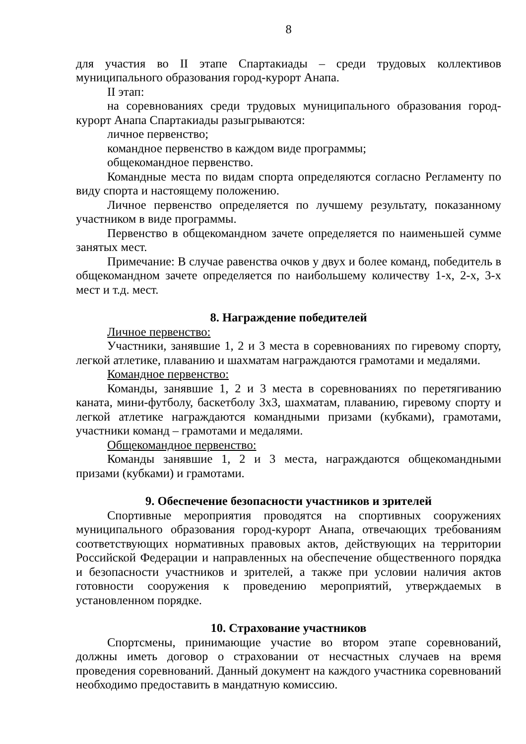8
для участия во II этапе Спартакиады – среди трудовых коллективов муниципального образования город-курорт Анапа.
II этап:
на соревнованиях среди трудовых муниципального образования город-курорт Анапа Спартакиады разыгрываются:
личное первенство;
командное первенство в каждом виде программы;
общекомандное первенство.
Командные места по видам спорта определяются согласно Регламенту по виду спорта и настоящему положению.
Личное первенство определяется по лучшему результату, показанному участником в виде программы.
Первенство в общекомандном зачете определяется по наименьшей сумме занятых мест.
Примечание: В случае равенства очков у двух и более команд, победитель в общекомандном зачете определяется по наибольшему количеству 1-х, 2-х, 3-х мест и т.д. мест.
8. Награждение победителей
Личное первенство:
Участники, занявшие 1, 2 и 3 места в соревнованиях по гиревому спорту, легкой атлетике, плаванию и шахматам награждаются грамотами и медалями.
Командное первенство:
Команды, занявшие 1, 2 и 3 места в соревнованиях по перетягиванию каната, мини-футболу, баскетболу 3х3, шахматам, плаванию, гиревому спорту и легкой атлетике награждаются командными призами (кубками), грамотами, участники команд – грамотами и медалями.
Общекомандное первенство:
Команды занявшие 1, 2 и 3 места, награждаются общекомандными призами (кубками) и грамотами.
9. Обеспечение безопасности участников и зрителей
Спортивные мероприятия проводятся на спортивных сооружениях муниципального образования город-курорт Анапа, отвечающих требованиям соответствующих нормативных правовых актов, действующих на территории Российской Федерации и направленных на обеспечение общественного порядка и безопасности участников и зрителей, а также при условии наличия актов готовности сооружения к проведению мероприятий, утверждаемых в установленном порядке.
10. Страхование участников
Спортсмены, принимающие участие во втором этапе соревнований, должны иметь договор о страховании от несчастных случаев на время проведения соревнований. Данный документ на каждого участника соревнований необходимо предоставить в мандатную комиссию.